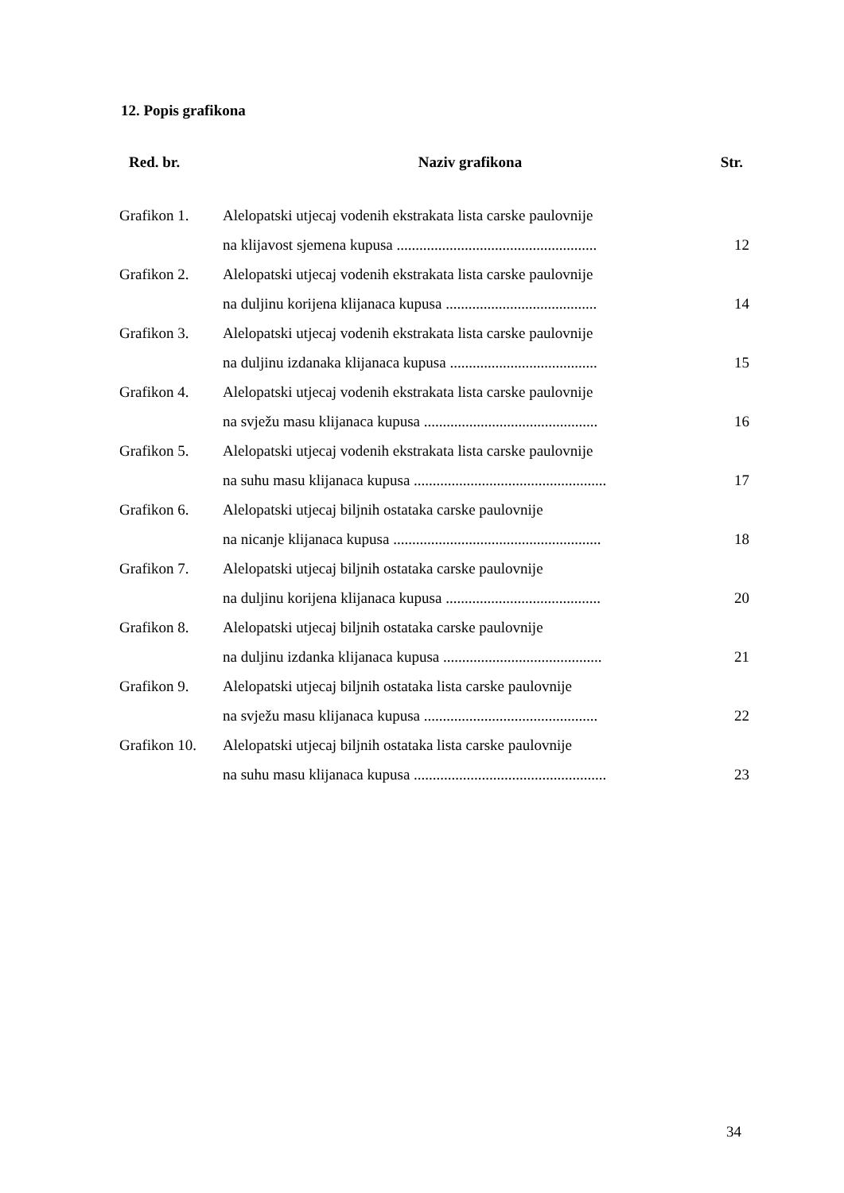12. Popis grafikona
| Red. br. | Naziv grafikona | Str. |
| --- | --- | --- |
| Grafikon 1. | Alelopatski utjecaj vodenih ekstrakata lista carske paulovnije | |
| | na klijavost sjemena kupusa ..................................................... | 12 |
| Grafikon 2. | Alelopatski utjecaj vodenih ekstrakata lista carske paulovnije | |
| | na duljinu korijena klijanaca kupusa ........................................ | 14 |
| Grafikon 3. | Alelopatski utjecaj vodenih ekstrakata lista carske paulovnije | |
| | na duljinu izdanaka klijanaca kupusa ....................................... | 15 |
| Grafikon 4. | Alelopatski utjecaj vodenih ekstrakata lista carske paulovnije | |
| | na svježu masu klijanaca kupusa .............................................. | 16 |
| Grafikon 5. | Alelopatski utjecaj vodenih ekstrakata lista carske paulovnije | |
| | na suhu masu klijanaca kupusa ................................................... | 17 |
| Grafikon 6. | Alelopatski utjecaj biljnih ostataka carske paulovnije | |
| | na nicanje klijanaca kupusa ....................................................... | 18 |
| Grafikon 7. | Alelopatski utjecaj biljnih ostataka carske paulovnije | |
| | na duljinu korijena klijanaca kupusa ......................................... | 20 |
| Grafikon 8. | Alelopatski utjecaj biljnih ostataka carske paulovnije | |
| | na duljinu izdanka klijanaca kupusa .......................................... | 21 |
| Grafikon 9. | Alelopatski utjecaj biljnih ostataka lista carske paulovnije | |
| | na svježu masu klijanaca kupusa .............................................. | 22 |
| Grafikon 10. | Alelopatski utjecaj biljnih ostataka lista carske paulovnije | |
| | na suhu masu klijanaca kupusa ................................................... | 23 |
34